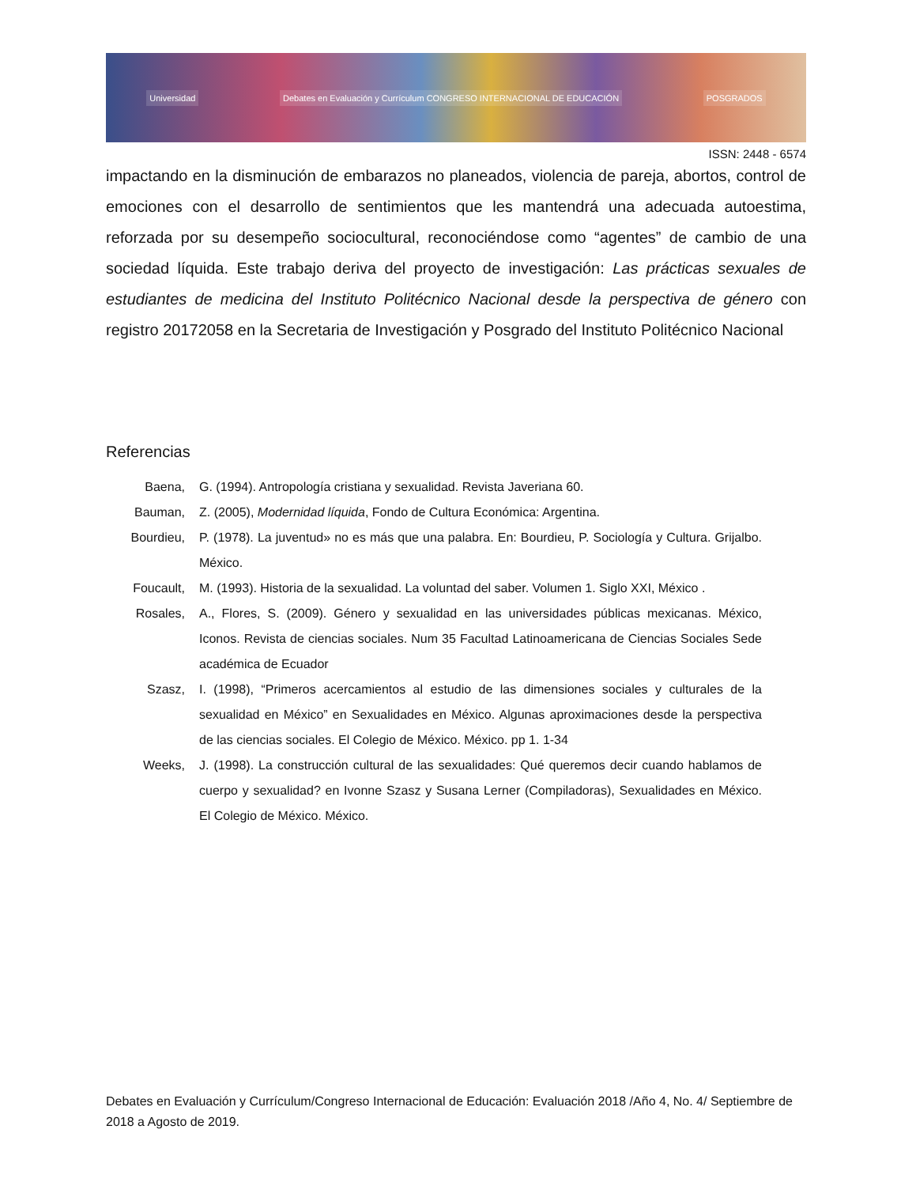Universidad Debates en Evaluación y Currículum CONGRESO INTERNACIONAL DE EDUCACIÓN POSGRADOS
ISSN: 2448 - 6574
impactando en la disminución de embarazos no planeados, violencia de pareja, abortos, control de emociones con el desarrollo de sentimientos que les mantendrá una adecuada autoestima, reforzada por su desempeño sociocultural, reconociéndose como “agentes” de cambio de una sociedad líquida. Este trabajo deriva del proyecto de investigación: Las prácticas sexuales de estudiantes de medicina del Instituto Politécnico Nacional desde la perspectiva de género con registro 20172058 en la Secretaria de Investigación y Posgrado del Instituto Politécnico Nacional
Referencias
Baena, G. (1994). Antropología cristiana y sexualidad. Revista Javeriana 60.
Bauman, Z. (2005), Modernidad líquida, Fondo de Cultura Económica: Argentina.
Bourdieu, P. (1978). La juventud» no es más que una palabra. En: Bourdieu, P. Sociología y Cultura. Grijalbo. México.
Foucault, M. (1993). Historia de la sexualidad. La voluntad del saber. Volumen 1. Siglo XXI, México .
Rosales, A., Flores, S. (2009). Género y sexualidad en las universidades públicas mexicanas. México, Iconos. Revista de ciencias sociales. Num 35 Facultad Latinoamericana de Ciencias Sociales Sede académica de Ecuador
Szasz, I. (1998), “Primeros acercamientos al estudio de las dimensiones sociales y culturales de la sexualidad en México” en Sexualidades en México. Algunas aproximaciones desde la perspectiva de las ciencias sociales. El Colegio de México. México. pp 1. 1-34
Weeks, J. (1998). La construcción cultural de las sexualidades: Qué queremos decir cuando hablamos de cuerpo y sexualidad? en Ivonne Szasz y Susana Lerner (Compiladoras), Sexualidades en México. El Colegio de México. México.
Debates en Evaluación y Currículum/Congreso Internacional de Educación: Evaluación 2018 /Año 4, No. 4/ Septiembre de 2018 a Agosto de 2019.